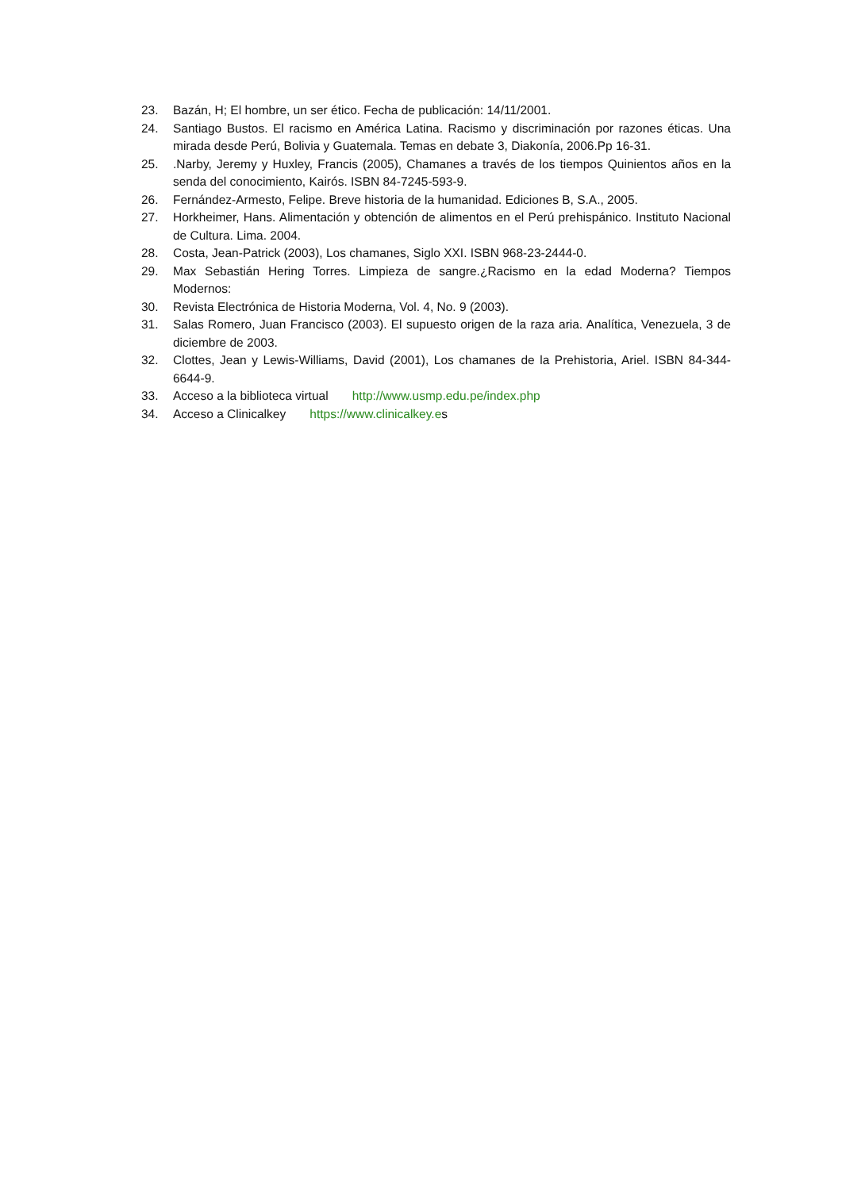23. Bazán, H; El hombre, un ser ético. Fecha de publicación: 14/11/2001.
24. Santiago Bustos. El racismo en América Latina. Racismo y discriminación por razones éticas. Una mirada desde Perú, Bolivia y Guatemala. Temas en debate 3, Diakonía, 2006.Pp 16-31.
25..Narby, Jeremy y Huxley, Francis (2005), Chamanes a través de los tiempos Quinientos años en la senda del conocimiento, Kairós. ISBN 84-7245-593-9.
26. Fernández-Armesto, Felipe. Breve historia de la humanidad. Ediciones B, S.A., 2005.
27. Horkheimer, Hans. Alimentación y obtención de alimentos en el Perú prehispánico. Instituto Nacional de Cultura. Lima. 2004.
28. Costa, Jean-Patrick (2003), Los chamanes, Siglo XXI. ISBN 968-23-2444-0.
29. Max Sebastián Hering Torres. Limpieza de sangre.¿Racismo en la edad Moderna? Tiempos Modernos:
30. Revista Electrónica de Historia Moderna, Vol. 4, No. 9 (2003).
31. Salas Romero, Juan Francisco (2003). El supuesto origen de la raza aria. Analítica, Venezuela, 3 de diciembre de 2003.
32. Clottes, Jean y Lewis-Williams, David (2001), Los chamanes de la Prehistoria, Ariel. ISBN 84-344-6644-9.
33. Acceso a la biblioteca virtual http://www.usmp.edu.pe/index.php
34. Acceso a Clinicalkey https://www.clinicalkey.es